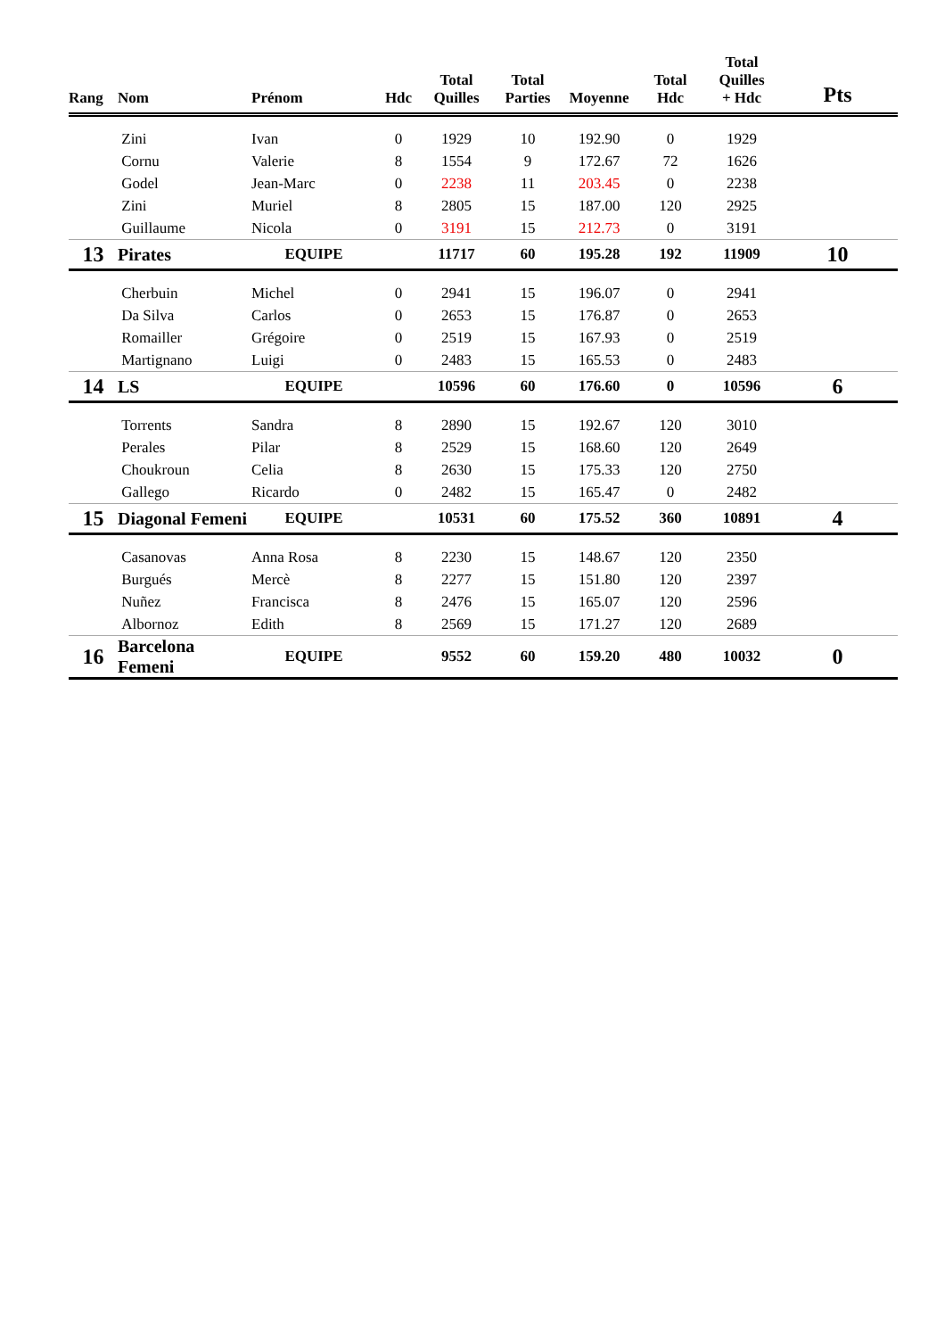| Rang | Nom | Prénom | Hdc | Total Quilles | Total Parties | Moyenne | Total Hdc | Total Quilles + Hdc | Pts |
| --- | --- | --- | --- | --- | --- | --- | --- | --- | --- |
| | Zini | Ivan | 0 | 1929 | 10 | 192.90 | 0 | 1929 | |
| | Cornu | Valerie | 8 | 1554 | 9 | 172.67 | 72 | 1626 | |
| | Godel | Jean-Marc | 0 | 2238 | 11 | 203.45 | 0 | 2238 | |
| | Zini | Muriel | 8 | 2805 | 15 | 187.00 | 120 | 2925 | |
| | Guillaume | Nicola | 0 | 3191 | 15 | 212.73 | 0 | 3191 | |
| 13 | Pirates | EQUIPE | | 11717 | 60 | 195.28 | 192 | 11909 | 10 |
| | Cherbuin | Michel | 0 | 2941 | 15 | 196.07 | 0 | 2941 | |
| | Da Silva | Carlos | 0 | 2653 | 15 | 176.87 | 0 | 2653 | |
| | Romailler | Grégoire | 0 | 2519 | 15 | 167.93 | 0 | 2519 | |
| | Martignano | Luigi | 0 | 2483 | 15 | 165.53 | 0 | 2483 | |
| 14 | LS | EQUIPE | | 10596 | 60 | 176.60 | 0 | 10596 | 6 |
| | Torrents | Sandra | 8 | 2890 | 15 | 192.67 | 120 | 3010 | |
| | Perales | Pilar | 8 | 2529 | 15 | 168.60 | 120 | 2649 | |
| | Choukroun | Celia | 8 | 2630 | 15 | 175.33 | 120 | 2750 | |
| | Gallego | Ricardo | 0 | 2482 | 15 | 165.47 | 0 | 2482 | |
| 15 | Diagonal Femeni | EQUIPE | | 10531 | 60 | 175.52 | 360 | 10891 | 4 |
| | Casanovas | Anna Rosa | 8 | 2230 | 15 | 148.67 | 120 | 2350 | |
| | Burgués | Mercè | 8 | 2277 | 15 | 151.80 | 120 | 2397 | |
| | Nuñez | Francisca | 8 | 2476 | 15 | 165.07 | 120 | 2596 | |
| | Albornoz | Edith | 8 | 2569 | 15 | 171.27 | 120 | 2689 | |
| 16 | Barcelona Femeni | EQUIPE | | 9552 | 60 | 159.20 | 480 | 10032 | 0 |